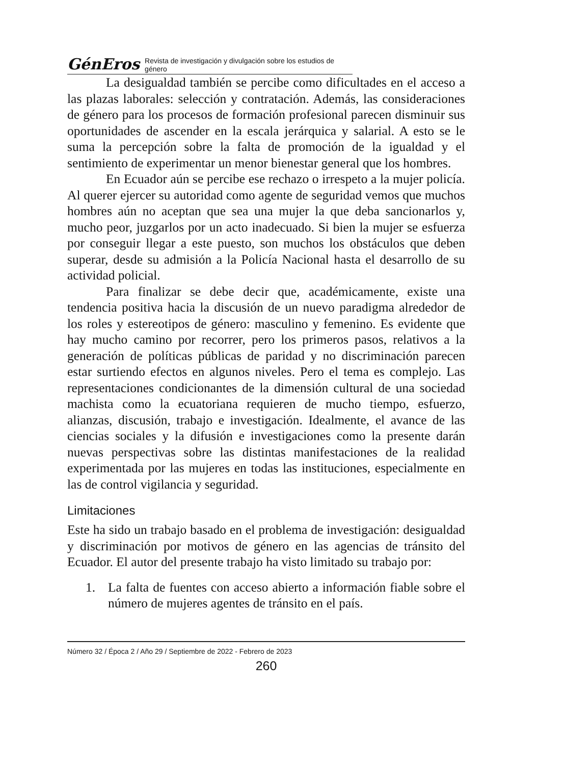GénEros Revista de investigación y divulgación sobre los estudios de género
La desigualdad también se percibe como dificultades en el acceso a las plazas laborales: selección y contratación. Además, las consideraciones de género para los procesos de formación profesional parecen disminuir sus oportunidades de ascender en la escala jerárquica y salarial. A esto se le suma la percepción sobre la falta de promoción de la igualdad y el sentimiento de experimentar un menor bienestar general que los hombres.
En Ecuador aún se percibe ese rechazo o irrespeto a la mujer policía. Al querer ejercer su autoridad como agente de seguridad vemos que muchos hombres aún no aceptan que sea una mujer la que deba sancionarlos y, mucho peor, juzgarlos por un acto inadecuado. Si bien la mujer se esfuerza por conseguir llegar a este puesto, son muchos los obstáculos que deben superar, desde su admisión a la Policía Nacional hasta el desarrollo de su actividad policial.
Para finalizar se debe decir que, académicamente, existe una tendencia positiva hacia la discusión de un nuevo paradigma alrededor de los roles y estereotipos de género: masculino y femenino. Es evidente que hay mucho camino por recorrer, pero los primeros pasos, relativos a la generación de políticas públicas de paridad y no discriminación parecen estar surtiendo efectos en algunos niveles. Pero el tema es complejo. Las representaciones condicionantes de la dimensión cultural de una sociedad machista como la ecuatoriana requieren de mucho tiempo, esfuerzo, alianzas, discusión, trabajo e investigación. Idealmente, el avance de las ciencias sociales y la difusión e investigaciones como la presente darán nuevas perspectivas sobre las distintas manifestaciones de la realidad experimentada por las mujeres en todas las instituciones, especialmente en las de control vigilancia y seguridad.
Limitaciones
Este ha sido un trabajo basado en el problema de investigación: desigualdad y discriminación por motivos de género en las agencias de tránsito del Ecuador. El autor del presente trabajo ha visto limitado su trabajo por:
1. La falta de fuentes con acceso abierto a información fiable sobre el número de mujeres agentes de tránsito en el país.
Número 32 / Época 2 / Año 29 / Septiembre de 2022 - Febrero de 2023
260